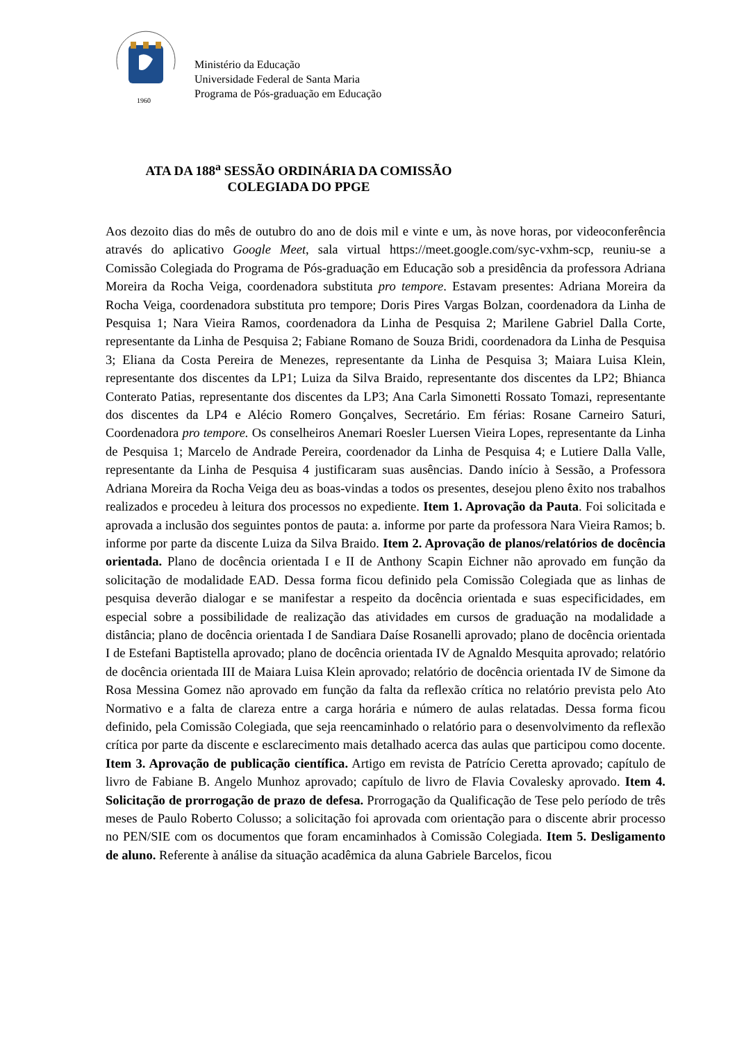1960
Ministério da Educação
Universidade Federal de Santa Maria
Programa de Pós-graduação em Educação
ATA DA 188<sup>a</sup> SESSÃO ORDINÁRIA DA COMISSÃO
COLEGIADA DO PPGE
Aos dezoito dias do mês de outubro do ano de dois mil e vinte e um, às nove horas, por videoconferência através do aplicativo Google Meet, sala virtual https://meet.google.com/syc-vxhm-scp, reuniu-se a Comissão Colegiada do Programa de Pós-graduação em Educação sob a presidência da professora Adriana Moreira da Rocha Veiga, coordenadora substituta pro tempore. Estavam presentes: Adriana Moreira da Rocha Veiga, coordenadora substituta pro tempore; Doris Pires Vargas Bolzan, coordenadora da Linha de Pesquisa 1; Nara Vieira Ramos, coordenadora da Linha de Pesquisa 2; Marilene Gabriel Dalla Corte, representante da Linha de Pesquisa 2; Fabiane Romano de Souza Bridi, coordenadora da Linha de Pesquisa 3; Eliana da Costa Pereira de Menezes, representante da Linha de Pesquisa 3; Maiara Luisa Klein, representante dos discentes da LP1; Luiza da Silva Braido, representante dos discentes da LP2; Bhianca Conterato Patias, representante dos discentes da LP3; Ana Carla Simonetti Rossato Tomazi, representante dos discentes da LP4 e Alécio Romero Gonçalves, Secretário. Em férias: Rosane Carneiro Saturi, Coordenadora pro tempore. Os conselheiros Anemari Roesler Luersen Vieira Lopes, representante da Linha de Pesquisa 1; Marcelo de Andrade Pereira, coordenador da Linha de Pesquisa 4; e Lutiere Dalla Valle, representante da Linha de Pesquisa 4 justificaram suas ausências. Dando início à Sessão, a Professora Adriana Moreira da Rocha Veiga deu as boas-vindas a todos os presentes, desejou pleno êxito nos trabalhos realizados e procedeu à leitura dos processos no expediente. Item 1. Aprovação da Pauta. Foi solicitada e aprovada a inclusão dos seguintes pontos de pauta: a. informe por parte da professora Nara Vieira Ramos; b. informe por parte da discente Luiza da Silva Braido. Item 2. Aprovação de planos/relatórios de docência orientada. Plano de docência orientada I e II de Anthony Scapin Eichner não aprovado em função da solicitação de modalidade EAD. Dessa forma ficou definido pela Comissão Colegiada que as linhas de pesquisa deverão dialogar e se manifestar a respeito da docência orientada e suas especificidades, em especial sobre a possibilidade de realização das atividades em cursos de graduação na modalidade a distância; plano de docência orientada I de Sandiara Daíse Rosanelli aprovado; plano de docência orientada I de Estefani Baptistella aprovado; plano de docência orientada IV de Agnaldo Mesquita aprovado; relatório de docência orientada III de Maiara Luisa Klein aprovado; relatório de docência orientada IV de Simone da Rosa Messina Gomez não aprovado em função da falta da reflexão crítica no relatório prevista pelo Ato Normativo e a falta de clareza entre a carga horária e número de aulas relatadas. Dessa forma ficou definido, pela Comissão Colegiada, que seja reencaminhado o relatório para o desenvolvimento da reflexão crítica por parte da discente e esclarecimento mais detalhado acerca das aulas que participou como docente. Item 3. Aprovação de publicação científica. Artigo em revista de Patrício Ceretta aprovado; capítulo de livro de Fabiane B. Angelo Munhoz aprovado; capítulo de livro de Flavia Covalesky aprovado. Item 4. Solicitação de prorrogação de prazo de defesa. Prorrogação da Qualificação de Tese pelo período de três meses de Paulo Roberto Colusso; a solicitação foi aprovada com orientação para o discente abrir processo no PEN/SIE com os documentos que foram encaminhados à Comissão Colegiada. Item 5. Desligamento de aluno. Referente à análise da situação acadêmica da aluna Gabriele Barcelos, ficou